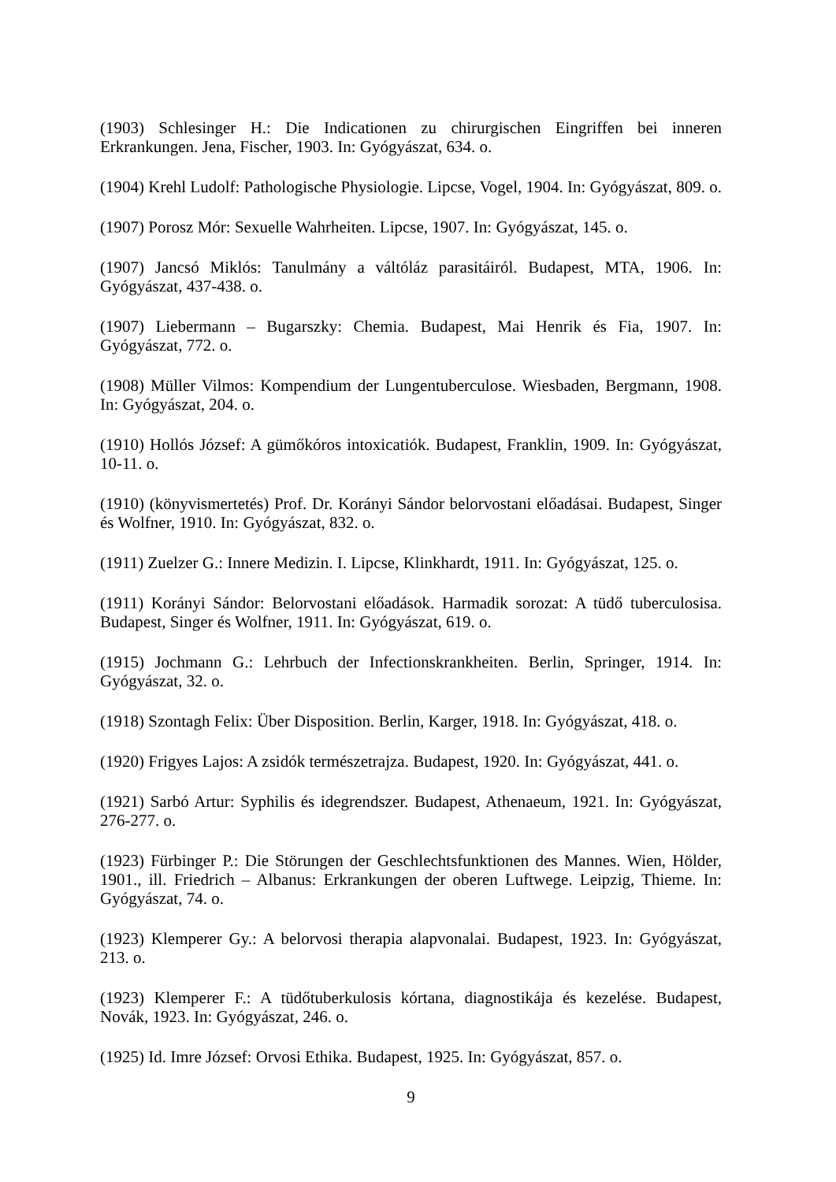(1903) Schlesinger H.: Die Indicationen zu chirurgischen Eingriffen bei inneren Erkrankungen. Jena, Fischer, 1903. In: Gyógyászat, 634. o.
(1904) Krehl Ludolf: Pathologische Physiologie. Lipcse, Vogel, 1904. In: Gyógyászat, 809. o.
(1907) Porosz Mór: Sexuelle Wahrheiten. Lipcse, 1907. In: Gyógyászat, 145. o.
(1907) Jancsó Miklós: Tanulmány a váltóláz parasitáiról. Budapest, MTA, 1906. In: Gyógyászat, 437-438. o.
(1907) Liebermann – Bugarszky: Chemia. Budapest, Mai Henrik és Fia, 1907. In: Gyógyászat, 772. o.
(1908) Müller Vilmos: Kompendium der Lungentuberculose. Wiesbaden, Bergmann, 1908. In: Gyógyászat, 204. o.
(1910) Hollós József: A gümőkóros intoxicatiók. Budapest, Franklin, 1909. In: Gyógyászat, 10-11. o.
(1910) (könyvismertetés) Prof. Dr. Korányi Sándor belorvostani előadásai. Budapest, Singer és Wolfner, 1910. In: Gyógyászat, 832. o.
(1911) Zuelzer G.: Innere Medizin. I. Lipcse, Klinkhardt, 1911. In: Gyógyászat, 125. o.
(1911) Korányi Sándor: Belorvostani előadások. Harmadik sorozat: A tüdő tuberculosisa. Budapest, Singer és Wolfner, 1911. In: Gyógyászat, 619. o.
(1915) Jochmann G.: Lehrbuch der Infectionskrankheiten. Berlin, Springer, 1914. In: Gyógyászat, 32. o.
(1918) Szontagh Felix: Über Disposition. Berlin, Karger, 1918. In: Gyógyászat, 418. o.
(1920) Frigyes Lajos: A zsidók természetrajza. Budapest, 1920. In: Gyógyászat, 441. o.
(1921) Sarbó Artur: Syphilis és idegrendszer. Budapest, Athenaeum, 1921. In: Gyógyászat, 276-277. o.
(1923) Fürbinger P.: Die Störungen der Geschlechtsfunktionen des Mannes. Wien, Hölder, 1901., ill. Friedrich – Albanus: Erkrankungen der oberen Luftwege. Leipzig, Thieme. In: Gyógyászat, 74. o.
(1923) Klemperer Gy.: A belorvosi therapia alapvonalai. Budapest, 1923. In: Gyógyászat, 213. o.
(1923) Klemperer F.: A tüdőtuberkulosis kórtana, diagnostikája és kezelése. Budapest, Novák, 1923. In: Gyógyászat, 246. o.
(1925) Id. Imre József: Orvosi Ethika. Budapest, 1925. In: Gyógyászat, 857. o.
9